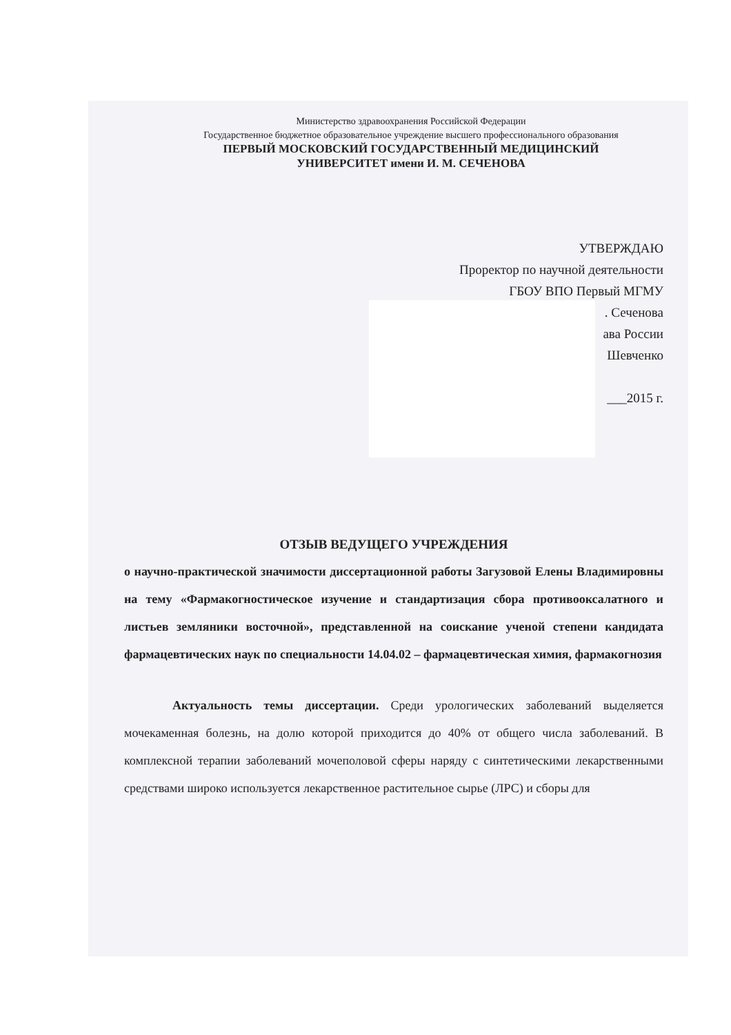Министерство здравоохранения Российской Федерации
Государственное бюджетное образовательное учреждение высшего профессионального образования
ПЕРВЫЙ МОСКОВСКИЙ ГОСУДАРСТВЕННЫЙ МЕДИЦИНСКИЙ
УНИВЕРСИТЕТ имени И. М. СЕЧЕНОВА
УТВЕРЖДАЮ
Проректор по научной деятельности
ГБОУ ВПО Первый МГМУ
. Сеченова
ава России
Шевченко
___2015 г.
ОТЗЫВ ВЕДУЩЕГО УЧРЕЖДЕНИЯ
о научно-практической значимости диссертационной работы Загузовой Елены Владимировны на тему «Фармакогностическое изучение и стандартизация сбора противооксалатного и листьев земляники восточной», представленной на соискание ученой степени кандидата фармацевтических наук по специальности 14.04.02 – фармацевтическая химия, фармакогнозия
Актуальность темы диссертации. Среди урологических заболеваний выделяется мочекаменная болезнь, на долю которой приходится до 40% от общего числа заболеваний. В комплексной терапии заболеваний мочеполовой сферы наряду с синтетическими лекарственными средствами широко используется лекарственное растительное сырье (ЛРС) и сборы для